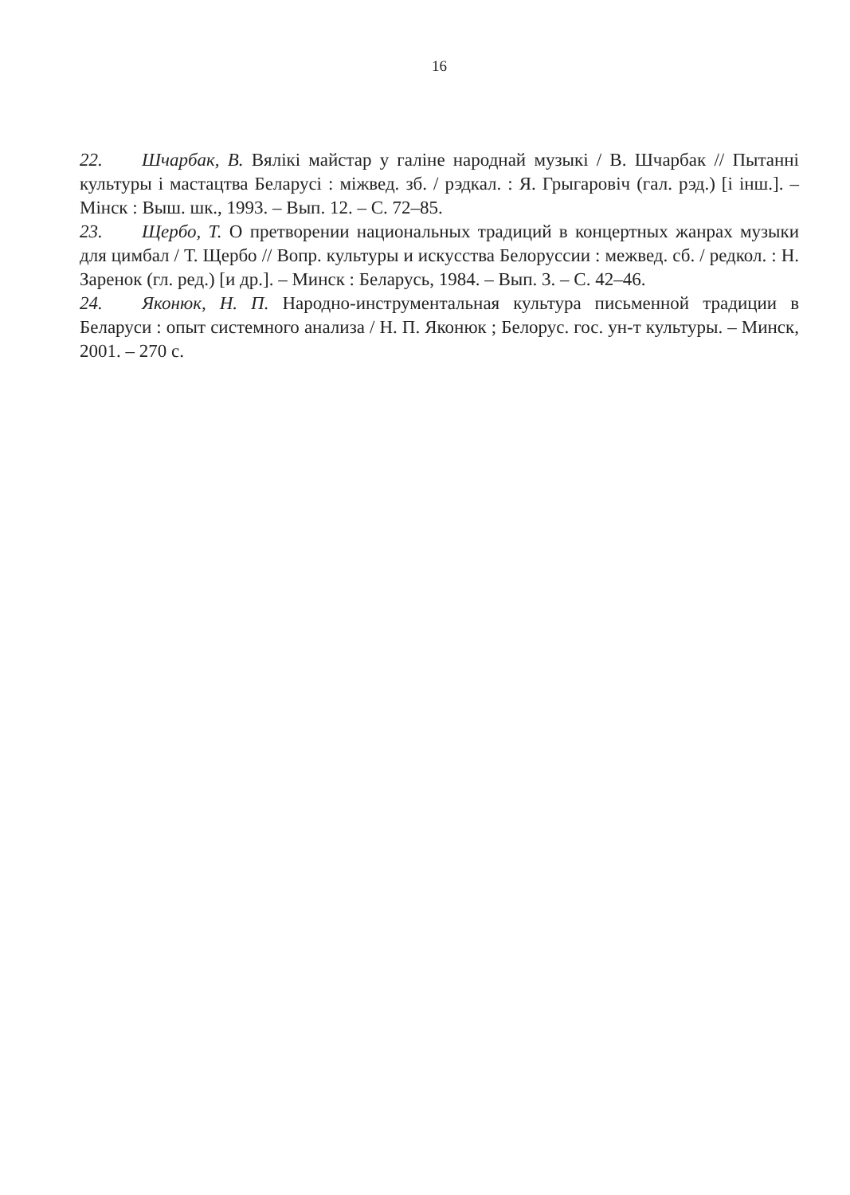16
22. Шчарбак, В. Вялікі майстар у галіне народнай музыкі / В. Шчарбак // Пытанні культуры і мастацтва Беларусі : міжвед. зб. / рэдкал. : Я. Грыгаровіч (гал. рэд.) [і інш.]. – Мінск : Выш. шк., 1993. – Вып. 12. – С. 72–85.
23. Щербо, Т. О претворении национальных традиций в концертных жанрах музыки для цимбал / Т. Щербо // Вопр. культуры и искусства Белоруссии : межвед. сб. / редкол. : Н. Заренок (гл. ред.) [и др.]. – Минск : Беларусь, 1984. – Вып. 3. – С. 42–46.
24. Яконюк, Н. П. Народно-инструментальная культура письменной традиции в Беларуси : опыт системного анализа / Н. П. Яконюк ; Белорус. гос. ун-т культуры. – Минск, 2001. – 270 с.